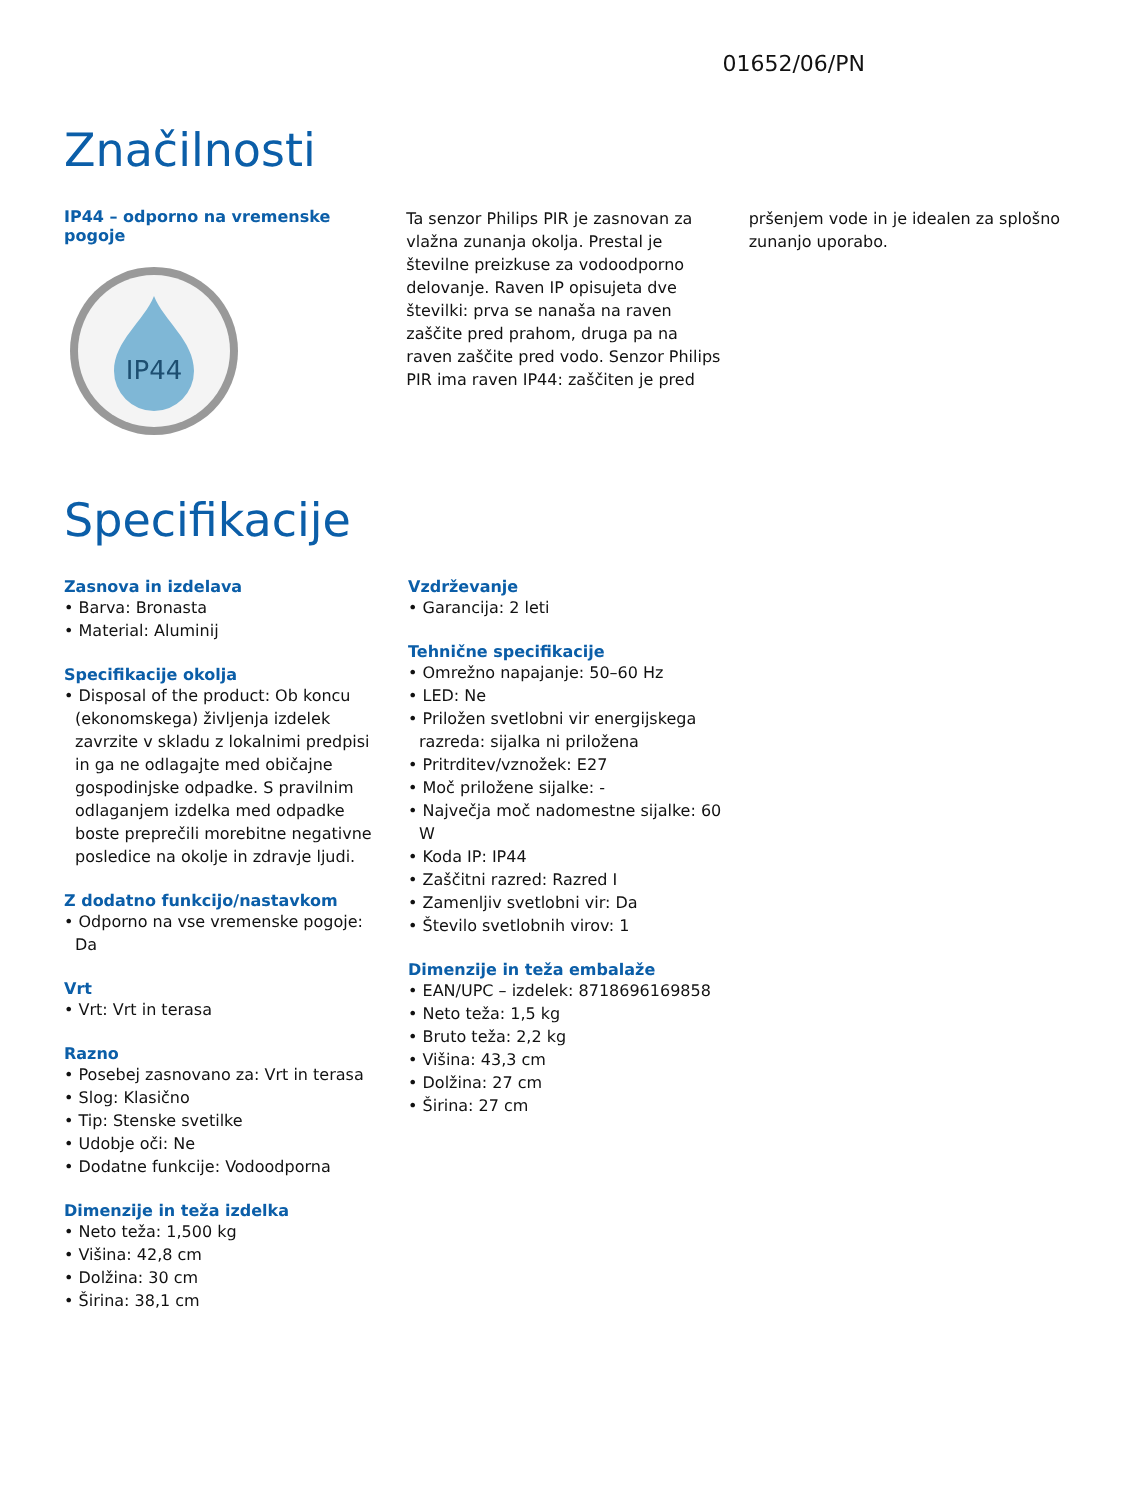01652/06/PN
Značilnosti
IP44 – odporno na vremenske pogoje
IP44
Ta senzor Philips PIR je zasnovan za vlažna zunanja okolja. Prestal je številne preizkuse za vodoodporno delovanje. Raven IP opisujeta dve številki: prva se nanaša na raven zaščite pred prahom, druga pa na raven zaščite pred vodo. Senzor Philips PIR ima raven IP44: zaščiten je pred
pršenjem vode in je idealen za splošno zunanjo uporabo.
Specifikacije
Zasnova in izdelava
• Barva: Bronasta
• Material: Aluminij
Specifikacije okolja
• Disposal of the product: Ob koncu (ekonomskega) življenja izdelek zavrzite v skladu z lokalnimi predpisi in ga ne odlagajte med običajne gospodinjske odpadke. S pravilnim odlaganjem izdelka med odpadke boste preprečili morebitne negativne posledice na okolje in zdravje ljudi.
Z dodatno funkcijo/nastavkom
• Odporno na vse vremenske pogoje: Da
Vrt
• Vrt: Vrt in terasa
Razno
• Posebej zasnovano za: Vrt in terasa
• Slog: Klasično
• Tip: Stenske svetilke
• Udobje oči: Ne
• Dodatne funkcije: Vodoodporna
Dimenzije in teža izdelka
• Neto teža: 1,500 kg
• Višina: 42,8 cm
• Dolžina: 30 cm
• Širina: 38,1 cm
Vzdrževanje
• Garancija: 2 leti
Tehnične specifikacije
• Omrežno napajanje: 50–60 Hz
• LED: Ne
• Priložen svetlobni vir energijskega razreda: sijalka ni priložena
• Pritrditev/vznožek: E27
• Moč priložene sijalke: -
• Največja moč nadomestne sijalke: 60 W
• Koda IP: IP44
• Zaščitni razred: Razred I
• Zamenljiv svetlobni vir: Da
• Število svetlobnih virov: 1
Dimenzije in teža embalaže
• EAN/UPC – izdelek: 8718696169858
• Neto teža: 1,5 kg
• Bruto teža: 2,2 kg
• Višina: 43,3 cm
• Dolžina: 27 cm
• Širina: 27 cm